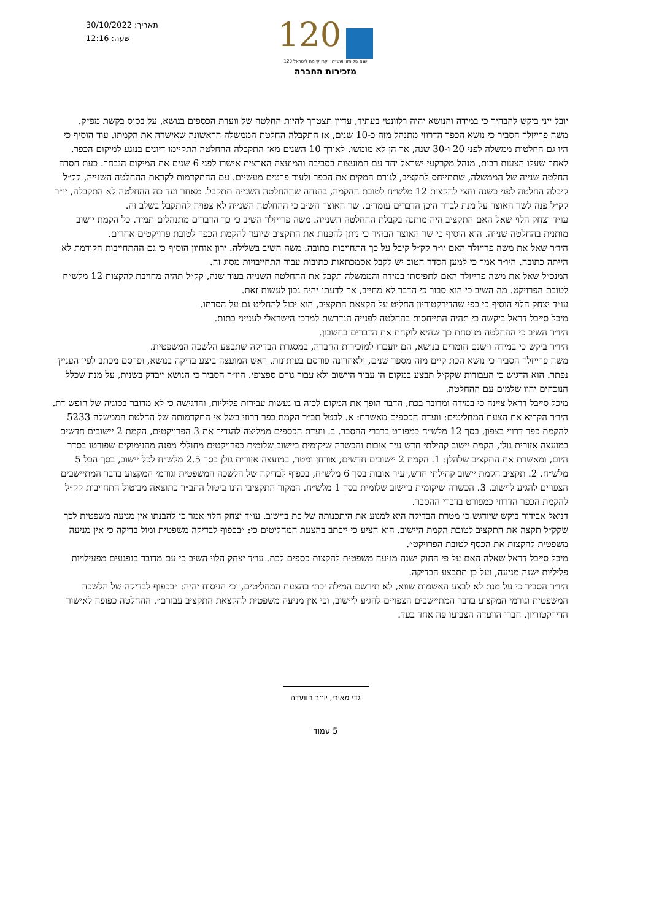תאריך: 30/10/2022
שעה: 12:16
120
120 שנה של חזון ועשייה · קרן קיימת לישראל
מזכירות החברה
יובל ייני ביקש להבהיר כי במידה והנושא יהיה רלוונטי בעתיד, עדיין תצטרך להיות החלטה של וועדת הכספים בנושא, על בסיס בקשת מפ״ק.
משה פרייזלר הסביר כי נושא הכפר הדרוזי מתנהל מזה כ-10 שנים, אז התקבלה החלטת הממשלה הראשונה שאישרה את הקמתו. עוד הוסיף כי היו גם החלטות ממשלה לפני 20 ו-30 שנה, אך הן לא מומשו. לאורך 10 השנים מאז התקבלה ההחלטה התקיימו דיונים בנוגע למיקום הכפר. לאחר שעלו הצעות רבות, מנהל מקרקעי ישראל יחד עם המועצות בסביבה והמועצה הארצית אישרו לפני 6 שנים את המיקום הנבחר. כעת חסרה החלטה שנייה של הממשלה, שתתייחס לתקציב, לגורם המקים את הכפר ולעוד פרטים מעשיים. עם ההתקדמות לקראת ההחלטה השנייה, קק״ל קיבלה החלטה לפני כשנה וחצי להקצות 12 מלש״ח לטובת ההקמה, בהנחה שההחלטה השנייה תתקבל. מאחר ועד כה ההחלטה לא התקבלה, יו״ר קק״ל פנה לשר האוצר על מנת לברר היכן הדברים עומדים. שר האוצר השיב כי ההחלטה השנייה לא צפויה להתקבל בשלב זה.
עו״ד יצחק הלוי שאל האם התקציב היה מותנה בקבלת ההחלטה השנייה. משה פרייזלר השיב כי כך הדברים מתנהלים תמיד. כל הקמת יישוב מותנית בהחלטה שנייה. הוא הוסיף כי שר האוצר הבהיר כי ניתן להפנות את התקציב שיועד להקמת הכפר לטובת פרויקטים אחרים.
היו״ר שאל את משה פרייזלר האם יו״ר קק״ל קיבל על כך התחייבות כתובה. משה השיב בשלילה. ירון אוחיון הוסיף כי גם ההתחייבות הקודמת לא הייתה כתובה. היו״ר אמר כי למען הסדר הטוב יש לקבל אסמכתאות כתובות עבור התחייבויות מסוג זה.
המנכ״ל שאל את משה פרייזלר האם לתפיסתו במידה והממשלה תקבל את ההחלטה השנייה בעוד שנה, קק״ל תהיה מחויבת להקצות 12 מלש״ח לטובת הפרויקט. מה השיב כי הוא סבור כי הדבר לא מחייב, אך לדעתו יהיה נכון לעשות זאת.
עו״ד יצחק הלוי הוסיף כי כפי שהדירקטוריון החליט על הקצאת התקציב, הוא יכול להחליט גם על הסרתו.
מיכל סייבל דראל ביקשה כי תהיה התייחסות בהחלטה לפנייה הנדרשת למרכז הישראלי לענייני כתות.
היו״ר השיב כי ההחלטה מנוסחת כך שהיא לוקחת את הדברים בחשבון.
היו״ר ביקש כי במידה וישנם חומרים בנושא, הם יועברו למזכירות החברה, במסגרת הבדיקה שתבצע הלשכה המשפטית.
משה פרייזלר הסביר כי נושא הכת קיים מזה מספר שנים, ולאחרונה פורסם בעיתונות. ראש המועצה ביצע בדיקה בנושא, ופרסם מכתב לפיו העניין נפתר. הוא הדגיש כי העבודות שקק״ל תבצע במקום הן עבור היישוב ולא עבור גורם ספציפי. היו״ר הסביר כי הנושא ייבדק בשנית, על מנת שכלל הנוכחים יהיו שלמים עם ההחלטה.
מיכל סייבל דראל ציינה כי במידה ומדובר בכת, הדבר הופך את המקום לכזה בו נעשות עבירות פליליות, והדגישה כי לא מדובר בסוגיה של חופש דת.
היו״ר הקריא את הצעת המחליטים: וועדת הכספים מאשרת: א. לבטל תב״ר הקמת כפר דרוזי בשל אי התקדמותה של החלטת הממשלה 5233 להקמת כפר דרוזי בצפון, בסך 12 מלש״ח כמפורט בדברי ההסבר. ב. וועדת הכספים ממליצה להגדיר את 3 הפרויקטים, הקמת 2 יישובים חדשים במועצה אזורית גולן, הקמת יישוב קהילתי חדש עיר אובות והכשרה שיקומית ביישוב שלומית כפרויקטים מחוללי מפנה מהנימוקים שפורטו בסדר היום, ומאשרת את התקציב שלהלן: 1. הקמת 2 יישובים חדשים, אורחן ומטר, במועצה אזורית גולן בסך 2.5 מלש״ח לכל יישוב, בסך הכל 5 מלש״ח. 2. תקציב הקמת יישוב קהילתי חדש, עיר אובות בסך 6 מלש״ח, בכפוף לבדיקה של הלשכה המשפטית וגורמי המקצוע בדבר המתיישבים הצפויים להגיע ליישוב. 3. הכשרה שיקומית ביישוב שלומית בסך 1 מלש״ח. המקור התקציבי הינו ביטול התב״ר כתוצאה מביטול התחייבות קק״ל להקמת הכפר הדרוזי כמפורט בדברי ההסבר.
דניאל אבידור ביקש שיודגש כי מטרת הבדיקה היא למנוע את היתכנותה של כת ביישוב. עו״ד יצחק הלוי אמר כי להבנתו אין מניעה משפטית לכך שקק״ל תקצה את התקציב לטובת הקמת היישוב. הוא הציע כי ייכתב בהצעת המחליטים כי: ״בכפוף לבדיקה משפטית ומול בדיקה כי אין מניעה משפטית להקצות את הכסף לטובת הפרויקט״.
מיכל סייבל דראל שאלה האם על פי החוק ישנה מניעה משפטית להקצות כספים לכת. עו״ד יצחק הלוי השיב כי עם מדובר בנפגעים מפעילויות פליליות ישנה מניעה, ועל כן תתבצע הבדיקה.
היו״ר הסביר כי על מנת לא לבצע האשמות שווא, לא תירשם המילה ׳כת׳ בהצעת המחליטים, וכי הניסוח יהיה: ״בכפוף לבדיקה של הלשכה המשפטית וגורמי המקצוע בדבר המתיישבים הצפויים להגיע ליישוב, וכי אין מניעה משפטית להקצאת התקציב עבורם״. ההחלטה כפופה לאישור הדירקטוריון. חברי הוועדה הצביעו פה אחד בעד.
גדי מאירי, יו״ר הוועדה
5 עמוד